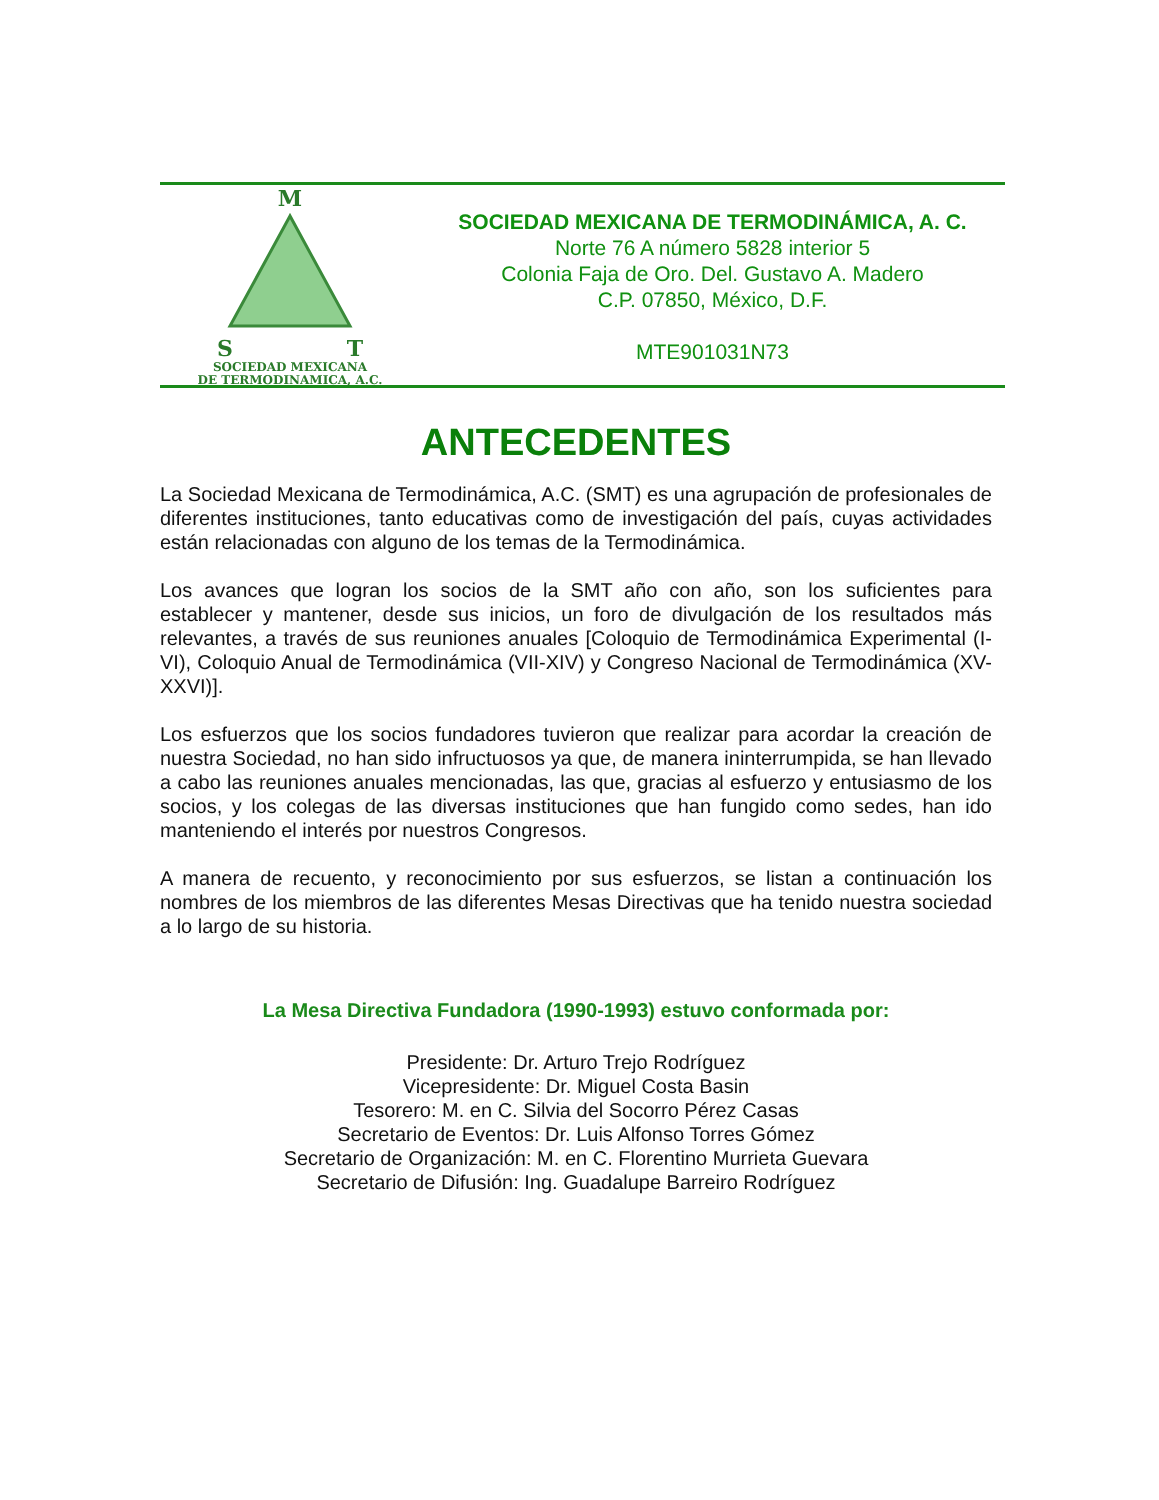M
S T
SOCIEDAD MEXICANA
DE TERMODINAMICA, A.C.
SOCIEDAD MEXICANA DE TERMODINÁMICA, A. C.
Norte 76 A número 5828 interior 5
Colonia Faja de Oro. Del. Gustavo A. Madero
C.P. 07850, México, D.F.
MTE901031N73
ANTECEDENTES
La Sociedad Mexicana de Termodinámica, A.C. (SMT) es una agrupación de profesionales de diferentes instituciones, tanto educativas como de investigación del país, cuyas actividades están relacionadas con alguno de los temas de la Termodinámica.
Los avances que logran los socios de la SMT año con año, son los suficientes para establecer y mantener, desde sus inicios, un foro de divulgación de los resultados más relevantes, a través de sus reuniones anuales [Coloquio de Termodinámica Experimental (I-VI), Coloquio Anual de Termodinámica (VII-XIV) y Congreso Nacional de Termodinámica (XV-XXVI)].
Los esfuerzos que los socios fundadores tuvieron que realizar para acordar la creación de nuestra Sociedad, no han sido infructuosos ya que, de manera ininterrumpida, se han llevado a cabo las reuniones anuales mencionadas, las que, gracias al esfuerzo y entusiasmo de los socios, y los colegas de las diversas instituciones que han fungido como sedes, han ido manteniendo el interés por nuestros Congresos.
A manera de recuento, y reconocimiento por sus esfuerzos, se listan a continuación los nombres de los miembros de las diferentes Mesas Directivas que ha tenido nuestra sociedad a lo largo de su historia.
La Mesa Directiva Fundadora (1990-1993) estuvo conformada por:
Presidente: Dr. Arturo Trejo Rodríguez
Vicepresidente: Dr. Miguel Costa Basin
Tesorero: M. en C. Silvia del Socorro Pérez Casas
Secretario de Eventos: Dr. Luis Alfonso Torres Gómez
Secretario de Organización: M. en C. Florentino Murrieta Guevara
Secretario de Difusión: Ing. Guadalupe Barreiro Rodríguez